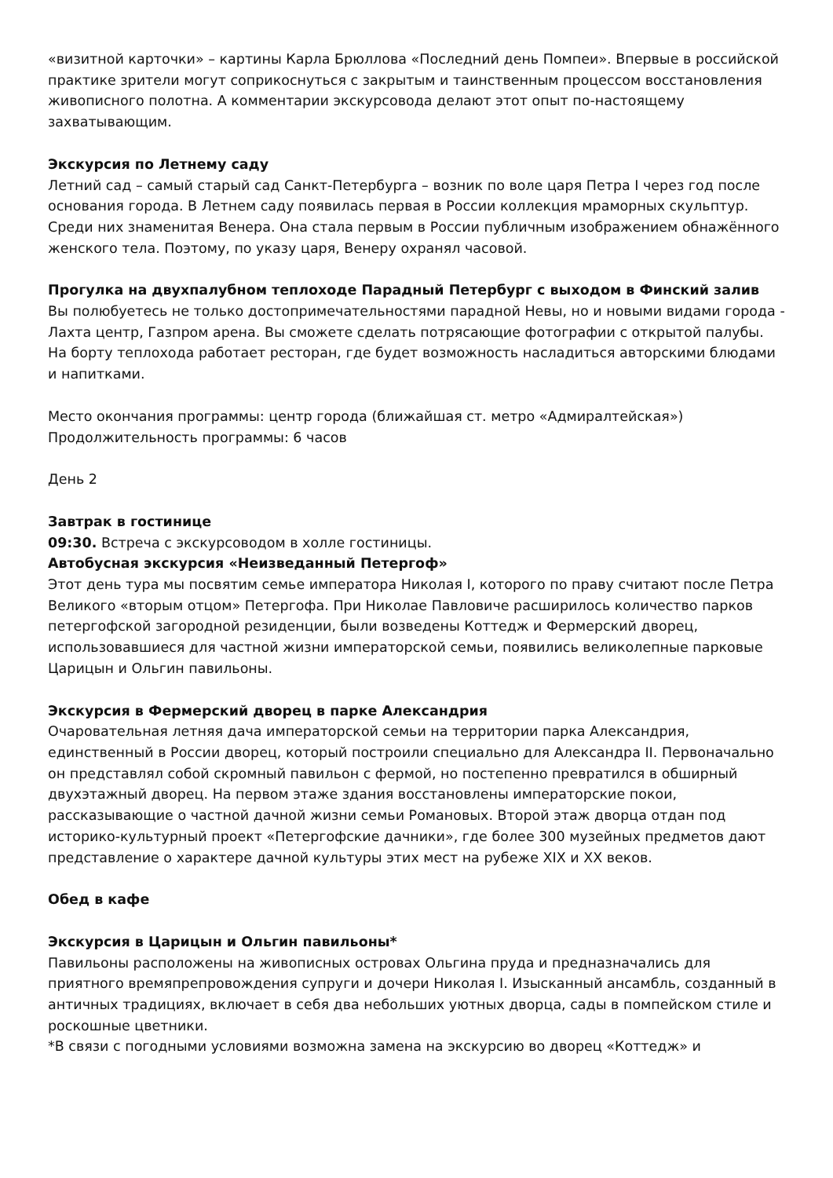«визитной карточки» – картины Карла Брюллова «Последний день Помпеи». Впервые в российской практике зрители могут соприкоснуться с закрытым и таинственным процессом восстановления живописного полотна. А комментарии экскурсовода делают этот опыт по-настоящему захватывающим.
Экскурсия по Летнему саду
Летний сад – самый старый сад Санкт-Петербурга – возник по воле царя Петра I через год после основания города. В Летнем саду появилась первая в России коллекция мраморных скульптур. Среди них знаменитая Венера. Она стала первым в России публичным изображением обнажённого женского тела. Поэтому, по указу царя, Венеру охранял часовой.
Прогулка на двухпалубном теплоходе Парадный Петербург с выходом в Финский залив
Вы полюбуетесь не только достопримечательностями парадной Невы, но и новыми видами города - Лахта центр, Газпром арена. Вы сможете сделать потрясающие фотографии с открытой палубы. На борту теплохода работает ресторан, где будет возможность насладиться авторскими блюдами и напитками.
Место окончания программы: центр города (ближайшая ст. метро «Адмиралтейская»)
Продолжительность программы: 6 часов
День 2
Завтрак в гостинице
09:30. Встреча с экскурсоводом в холле гостиницы.
Автобусная экскурсия «Неизведанный Петергоф»
Этот день тура мы посвятим семье императора Николая I, которого по праву считают после Петра Великого «вторым отцом» Петергофа. При Николае Павловиче расширилось количество парков петергофской загородной резиденции, были возведены Коттедж и Фермерский дворец, использовавшиеся для частной жизни императорской семьи, появились великолепные парковые Царицын и Ольгин павильоны.
Экскурсия в Фермерский дворец в парке Александрия
Очаровательная летняя дача императорской семьи на территории парка Александрия, единственный в России дворец, который построили специально для Александра II. Первоначально он представлял собой скромный павильон с фермой, но постепенно превратился в обширный двухэтажный дворец. На первом этаже здания восстановлены императорские покои, рассказывающие о частной дачной жизни семьи Романовых. Второй этаж дворца отдан под историко-культурный проект «Петергофские дачники», где более 300 музейных предметов дают представление о характере дачной культуры этих мест на рубеже XIX и XX веков.
Обед в кафе
Экскурсия в Царицын и Ольгин павильоны*
Павильоны расположены на живописных островах Ольгина пруда и предназначались для приятного времяпрепровождения супруги и дочери Николая I. Изысканный ансамбль, созданный в античных традициях, включает в себя два небольших уютных дворца, сады в помпейском стиле и роскошные цветники.
*В связи с погодными условиями возможна замена на экскурсию во дворец «Коттедж» и